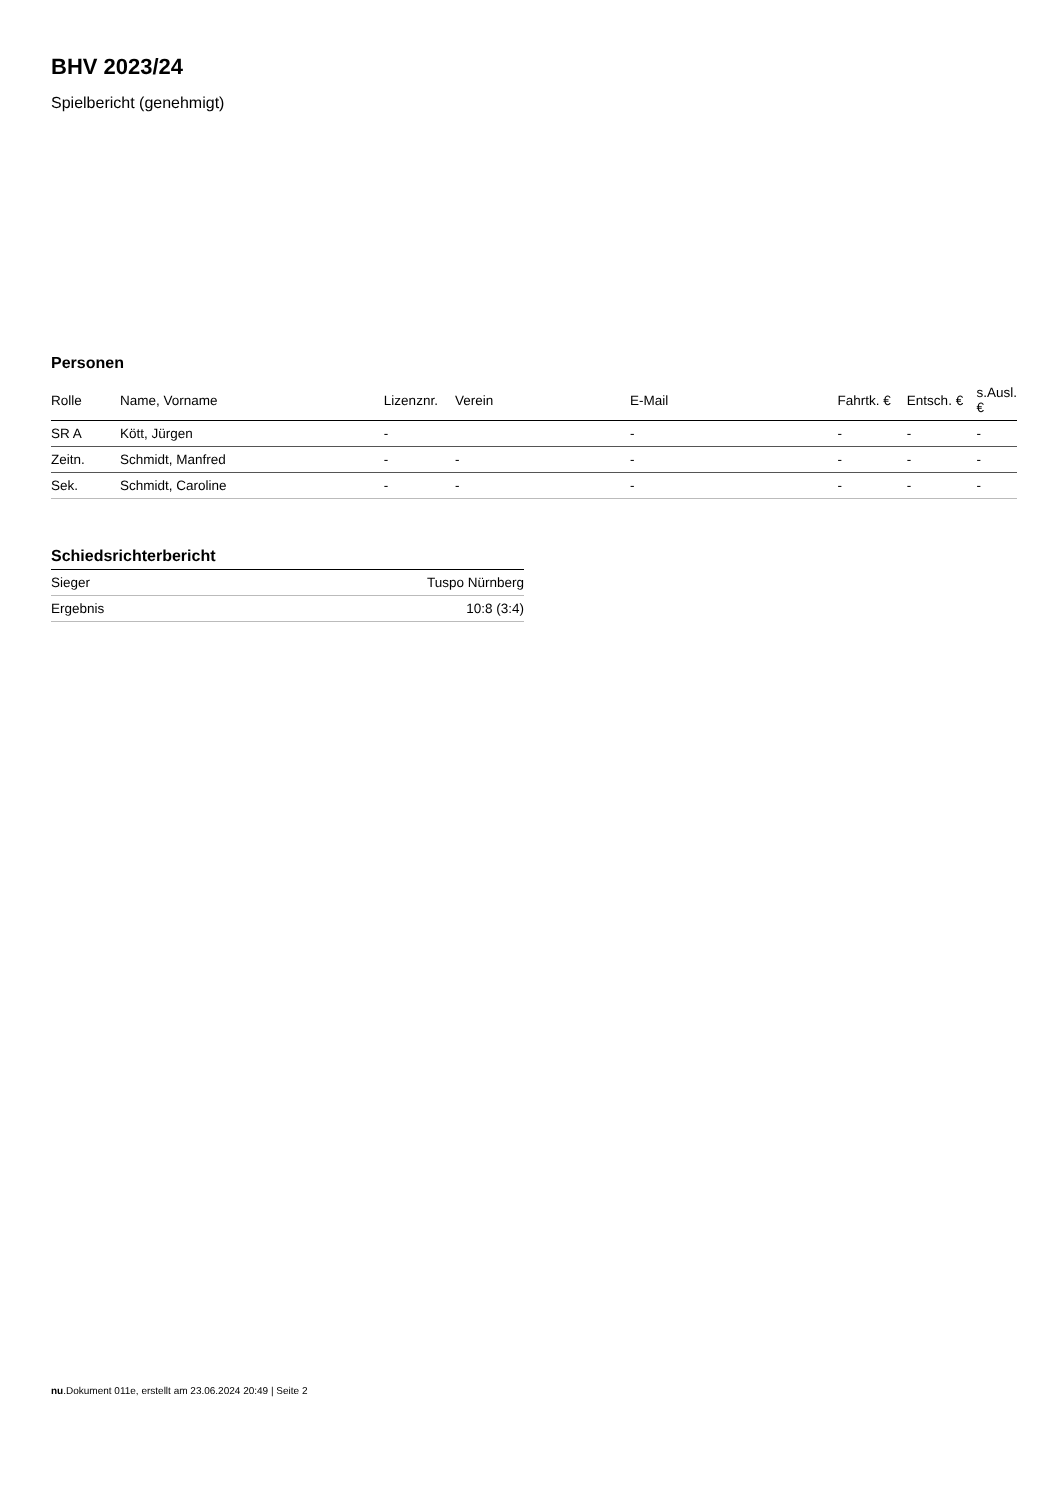BHV 2023/24
Spielbericht (genehmigt)
Personen
| Rolle | Name, Vorname | Lizenznr. | Verein | E-Mail | Fahrtk. € | Entsch. € | s.Ausl. € |
| --- | --- | --- | --- | --- | --- | --- | --- |
| SR A | Kött, Jürgen | - | | - | - | - | - |
| Zeitn. | Schmidt, Manfred | - | - | - | - | - | - |
| Sek. | Schmidt, Caroline | - | - | - | - | - | - |
Schiedsrichterbericht
| Sieger | Tuspo Nürnberg |
| Ergebnis | 10:8 (3:4) |
nu.Dokument 011e, erstellt am 23.06.2024 20:49 | Seite 2